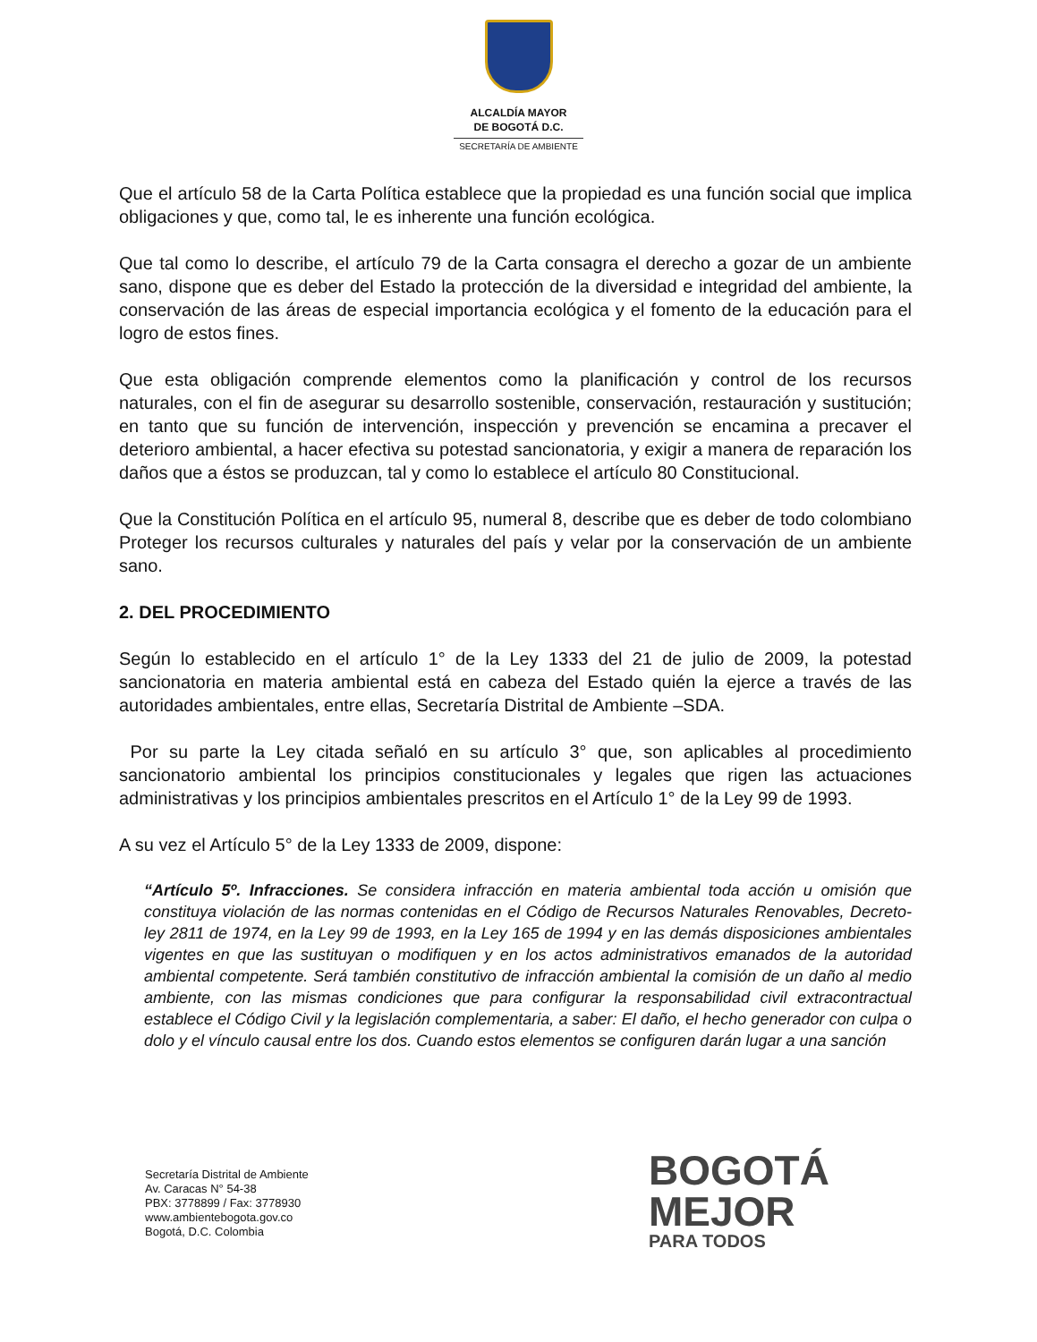ALCALDÍA MAYOR
DE BOGOTÁ D.C.
SECRETARÍA DE AMBIENTE
Que el artículo 58 de la Carta Política establece que la propiedad es una función social que implica obligaciones y que, como tal, le es inherente una función ecológica.
Que tal como lo describe, el artículo 79 de la Carta consagra el derecho a gozar de un ambiente sano, dispone que es deber del Estado la protección de la diversidad e integridad del ambiente, la conservación de las áreas de especial importancia ecológica y el fomento de la educación para el logro de estos fines.
Que esta obligación comprende elementos como la planificación y control de los recursos naturales, con el fin de asegurar su desarrollo sostenible, conservación, restauración y sustitución; en tanto que su función de intervención, inspección y prevención se encamina a precaver el deterioro ambiental, a hacer efectiva su potestad sancionatoria, y exigir a manera de reparación los daños que a éstos se produzcan, tal y como lo establece el artículo 80 Constitucional.
Que la Constitución Política en el artículo 95, numeral 8, describe que es deber de todo colombiano Proteger los recursos culturales y naturales del país y velar por la conservación de un ambiente sano.
2. DEL PROCEDIMIENTO
Según lo establecido en el artículo 1° de la Ley 1333 del 21 de julio de 2009, la potestad sancionatoria en materia ambiental está en cabeza del Estado quién la ejerce a través de las autoridades ambientales, entre ellas, Secretaría Distrital de Ambiente –SDA.
Por su parte la Ley citada señaló en su artículo 3° que, son aplicables al procedimiento sancionatorio ambiental los principios constitucionales y legales que rigen las actuaciones administrativas y los principios ambientales prescritos en el Artículo 1° de la Ley 99 de 1993.
A su vez el Artículo 5° de la Ley 1333 de 2009, dispone:
“Artículo 5º. Infracciones. Se considera infracción en materia ambiental toda acción u omisión que constituya violación de las normas contenidas en el Código de Recursos Naturales Renovables, Decreto-ley 2811 de 1974, en la Ley 99 de 1993, en la Ley 165 de 1994 y en las demás disposiciones ambientales vigentes en que las sustituyan o modifiquen y en los actos administrativos emanados de la autoridad ambiental competente. Será también constitutivo de infracción ambiental la comisión de un daño al medio ambiente, con las mismas condiciones que para configurar la responsabilidad civil extracontractual establece el Código Civil y la legislación complementaria, a saber: El daño, el hecho generador con culpa o dolo y el vínculo causal entre los dos. Cuando estos elementos se configuren darán lugar a una sanción
Secretaría Distrital de Ambiente
Av. Caracas N° 54-38
PBX: 3778899 / Fax: 3778930
www.ambientebogota.gov.co
Bogotá, D.C. Colombia
BOGOTÁ
MEJOR
PARA TODOS